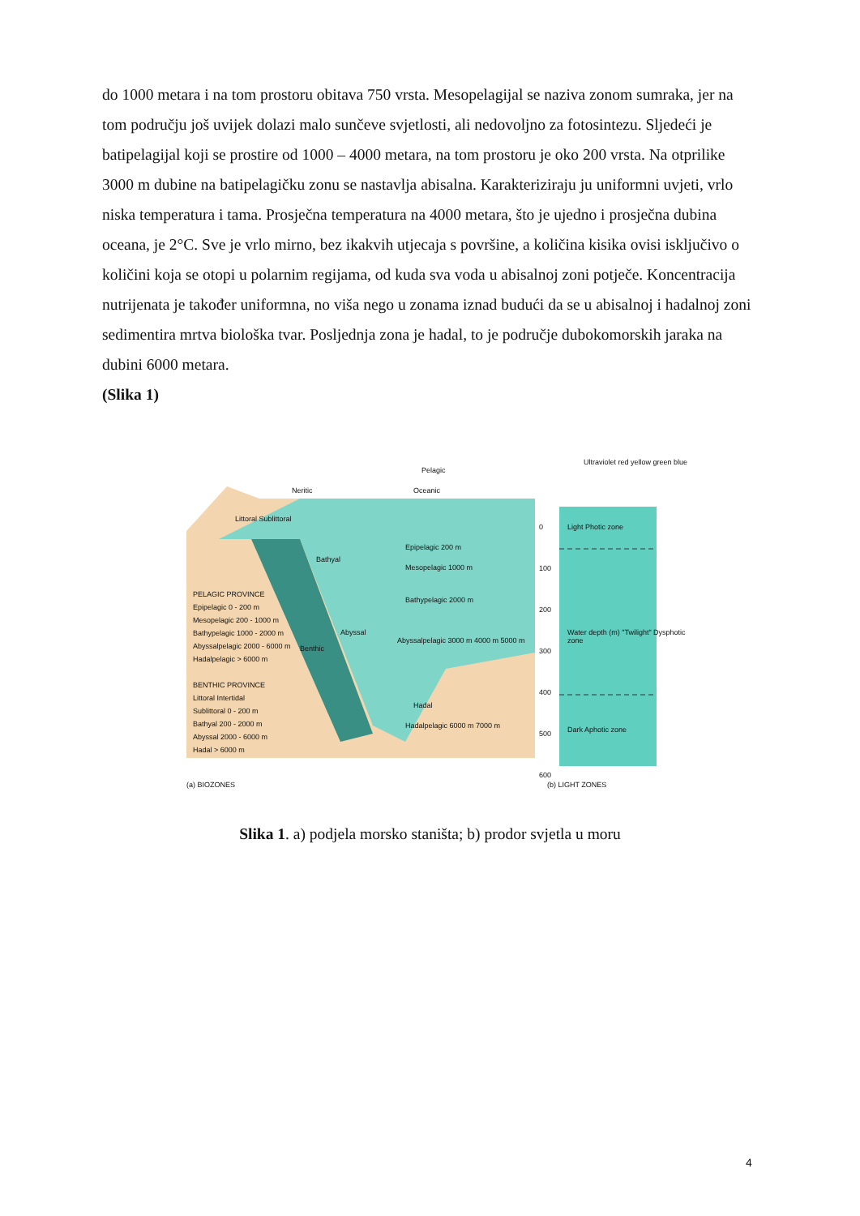do 1000 metara i na tom prostoru obitava 750 vrsta. Mesopelagijal se naziva zonom sumraka, jer na tom području još uvijek dolazi malo sunčeve svjetlosti, ali nedovoljno za fotosintezu. Sljedeći je batipelagijal koji se prostire od 1000 – 4000 metara, na tom prostoru je oko 200 vrsta. Na otprilike 3000 m dubine na batipelagičku zonu se nastavlja abisalna. Karakteriziraju ju uniformni uvjeti, vrlo niska temperatura i tama. Prosječna temperatura na 4000 metara, što je ujedno i prosječna dubina oceana, je 2°C. Sve je vrlo mirno, bez ikakvih utjecaja s površine, a količina kisika ovisi isključivo o količini koja se otopi u polarnim regijama, od kuda sva voda u abisalnoj zoni potječe. Koncentracija nutrijenata je također uniformna, no viša nego u zonama iznad budući da se u abisalnoj i hadalnoj zoni sedimentira mrtva biološka tvar. Posljednja zona je hadal, to je područje dubokomorskih jaraka na dubini 6000 metara.
(Slika 1)
Pelagic
Neritic Oceanic
Littoral Sublittoral
Epipelagic 200 m
Mesopelagic 1000 m
Bathypelagic 2000 m
Abyssalpelagic 3000 m 4000 m 5000 m
Hadalpelagic 6000 m 7000 m
Bathyal
Abyssal
Benthic
Hadal
PELAGIC PROVINCE
Epipelagic 0 - 200 m
Mesopelagic 200 - 1000 m
Bathypelagic 1000 - 2000 m
Abyssalpelagic 2000 - 6000 m
Hadalpelagic > 6000 m
BENTHIC PROVINCE
Littoral Intertidal
Sublittoral 0 - 200 m
Bathyal 200 - 2000 m
Abyssal 2000 - 6000 m
Hadal > 6000 m
Ultraviolet red yellow green blue
0
100
200
300
400
500
600
Light Photic zone
Water depth (m) "Twilight" Dysphotic zone
Dark Aphotic zone
(a) BIOZONES (b) LIGHT ZONES
Slika 1. a) podjela morsko staništa; b) prodor svjetla u moru
4